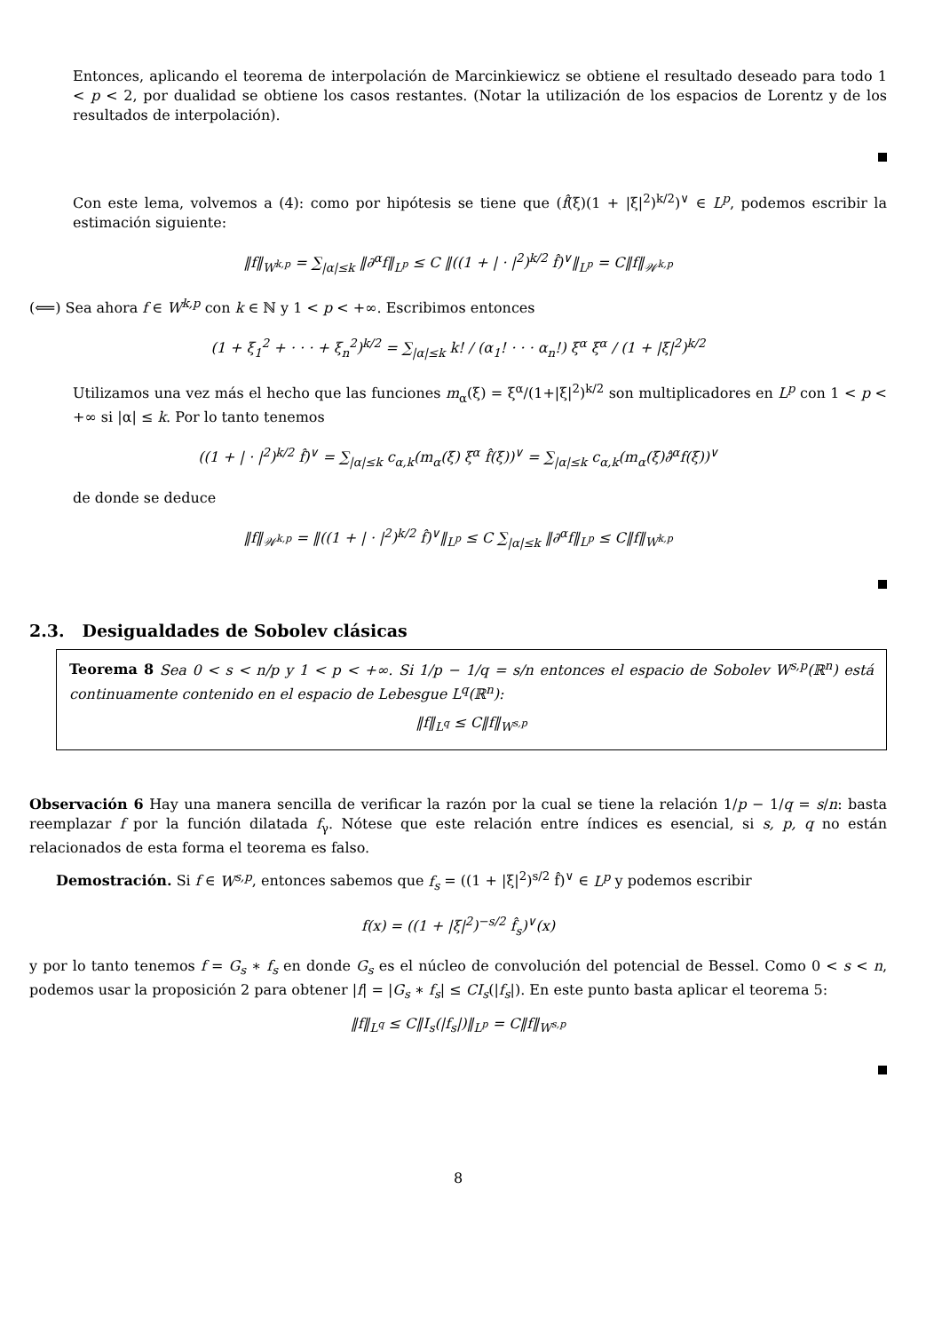Entonces, aplicando el teorema de interpolación de Marcinkiewicz se obtiene el resultado deseado para todo 1 < p < 2, por dualidad se obtiene los casos restantes. (Notar la utilización de los espacios de Lorentz y de los resultados de interpolación).
Con este lema, volvemos a (4): como por hipótesis se tiene que (f̂(ξ)(1 + |ξ|<sup>2</sup>)<sup>k/2</sup>)<sup>∨</sup> ∈ L<sup>p</sup>, podemos escribir la estimación siguiente:
‖f‖<sub>W<sup>k,p</sup></sub> = ∑<sub>|α|≤k</sub> ‖∂<sup>α</sup>f‖<sub>L<sup>p</sup></sub> ≤ C ‖((1 + | · |<sup>2</sup>)<sup>k/2</sup> f̂)<sup>∨</sup>‖<sub>L<sup>p</sup></sub> = C‖f‖<sub>𝒲<sup>k,p</sup></sub>
(⟸) Sea ahora f ∈ W<sup>k,p</sup> con k ∈ ℕ y 1 < p < +∞. Escribimos entonces
(1 + ξ<sub>1</sub><sup>2</sup> + · · · + ξ<sub>n</sub><sup>2</sup>)<sup>k/2</sup> = ∑<sub>|α|≤k</sub> k! / (α<sub>1</sub>! · · · α<sub>n</sub>!) ξ<sup>α</sup> ξ<sup>α</sup> / (1 + |ξ|<sup>2</sup>)<sup>k/2</sup>
Utilizamos una vez más el hecho que las funciones m<sub>α</sub>(ξ) = ξ<sup>α</sup>/(1+|ξ|<sup>2</sup>)<sup>k/2</sup> son multiplicadores en L<sup>p</sup> con 1 < p < +∞ si |α| ≤ k. Por lo tanto tenemos
((1 + | · |<sup>2</sup>)<sup>k/2</sup> f̂)<sup>∨</sup> = ∑<sub>|α|≤k</sub> c<sub>α,k</sub>(m<sub>α</sub>(ξ) ξ<sup>α</sup> f̂(ξ))<sup>∨</sup> = ∑<sub>|α|≤k</sub> c<sub>α,k</sub>(m<sub>α</sub>(ξ)∂̂<sup>α</sup>f(ξ))<sup>∨</sup>
de donde se deduce
‖f‖<sub>𝒲<sup>k,p</sup></sub> = ‖((1 + | · |<sup>2</sup>)<sup>k/2</sup> f̂)<sup>∨</sup>‖<sub>L<sup>p</sup></sub> ≤ C ∑<sub>|α|≤k</sub> ‖∂<sup>α</sup>f‖<sub>L<sup>p</sup></sub> ≤ C‖f‖<sub>W<sup>k,p</sup></sub>
2.3. Desigualdades de Sobolev clásicas
Teorema 8 Sea 0 < s < n/p y 1 < p < +∞. Si 1/p − 1/q = s/n entonces el espacio de Sobolev W<sup>s,p</sup>(ℝ<sup>n</sup>) está continuamente contenido en el espacio de Lebesgue L<sup>q</sup>(ℝ<sup>n</sup>):
‖f‖<sub>L<sup>q</sup></sub> ≤ C‖f‖<sub>W<sup>s,p</sup></sub>
Observación 6 Hay una manera sencilla de verificar la razón por la cual se tiene la relación 1/p − 1/q = s/n: basta reemplazar f por la función dilatada f<sub>γ</sub>. Nótese que este relación entre índices es esencial, si s, p, q no están relacionados de esta forma el teorema es falso.
Demostración. Si f ∈ W<sup>s,p</sup>, entonces sabemos que f<sub>s</sub> = ((1 + |ξ|<sup>2</sup>)<sup>s/2</sup> f̂)<sup>∨</sup> ∈ L<sup>p</sup> y podemos escribir
f(x) = ((1 + |ξ|<sup>2</sup>)<sup>−s/2</sup> f̂<sub>s</sub>)<sup>∨</sup>(x)
y por lo tanto tenemos f = G<sub>s</sub> ∗ f<sub>s</sub> en donde G<sub>s</sub> es el núcleo de convolución del potencial de Bessel. Como 0 < s < n, podemos usar la proposición 2 para obtener |f| = |G<sub>s</sub> ∗ f<sub>s</sub>| ≤ CI<sub>s</sub>(|f<sub>s</sub>|). En este punto basta aplicar el teorema 5:
‖f‖<sub>L<sup>q</sup></sub> ≤ C‖I<sub>s</sub>(|f<sub>s</sub>|)‖<sub>L<sup>p</sup></sub> = C‖f‖<sub>W<sup>s,p</sup></sub>
8